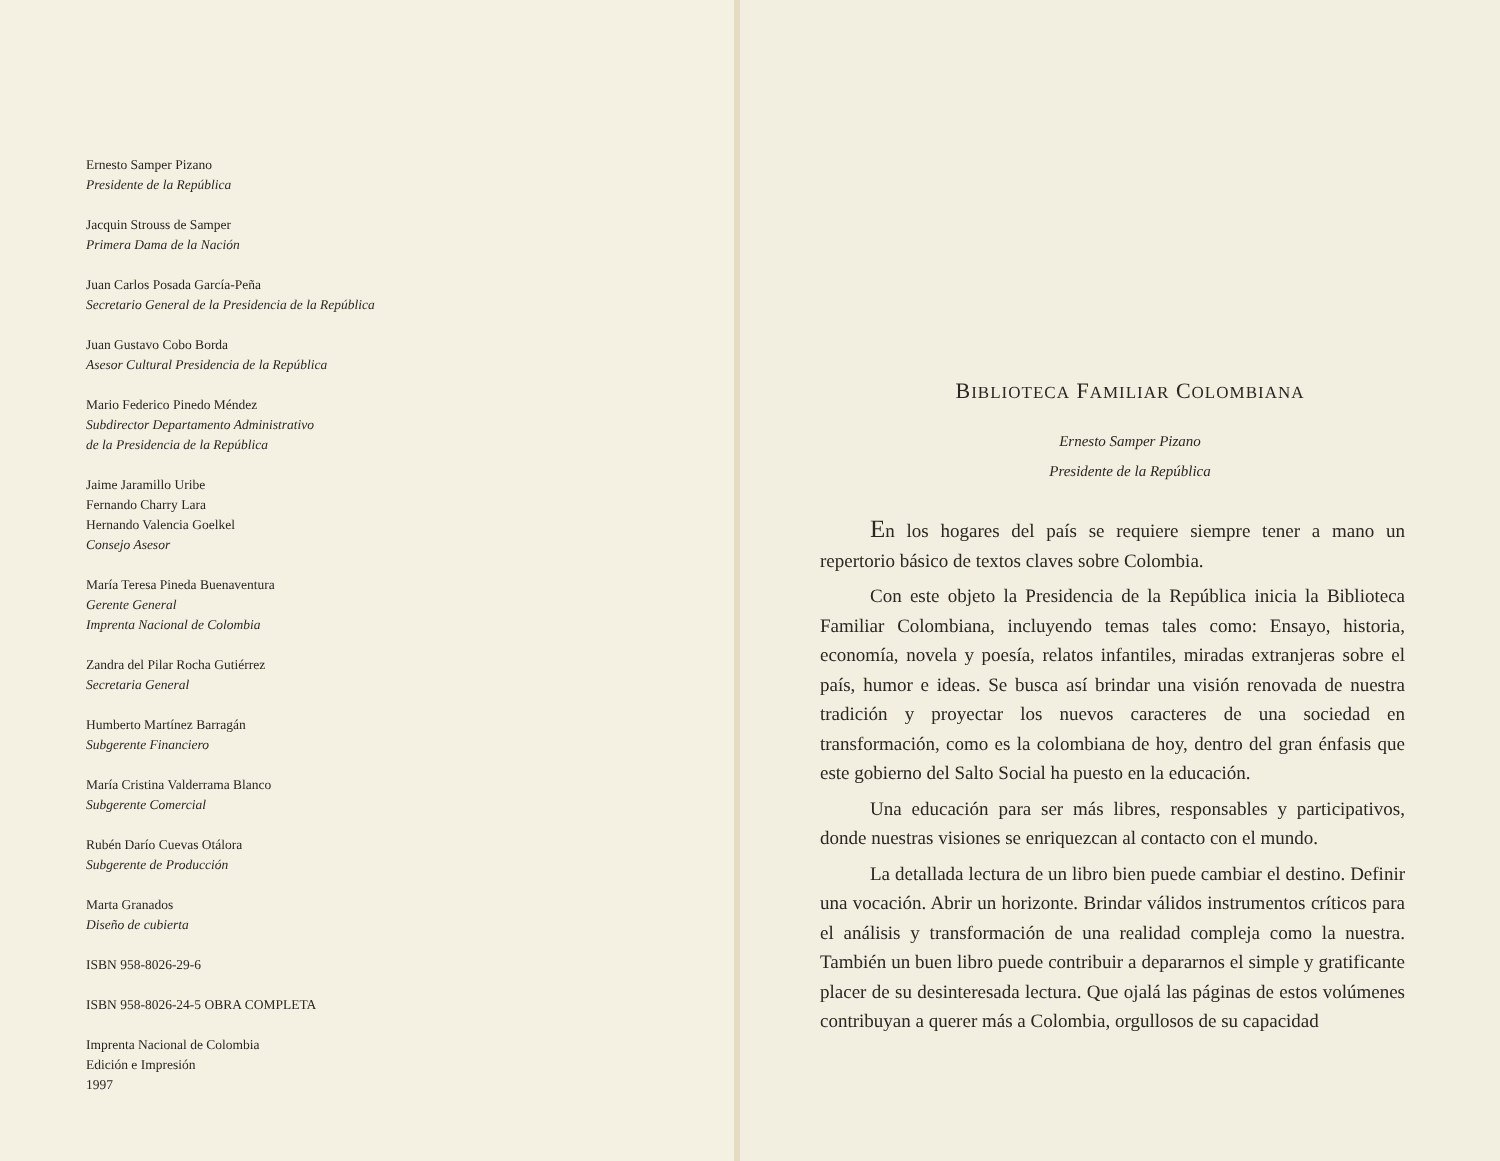Ernesto Samper Pizano
Presidente de la República
Jacquin Strouss de Samper
Primera Dama de la Nación
Juan Carlos Posada García-Peña
Secretario General de la Presidencia de la República
Juan Gustavo Cobo Borda
Asesor Cultural Presidencia de la República
Mario Federico Pinedo Méndez
Subdirector Departamento Administrativo
de la Presidencia de la República
Jaime Jaramillo Uribe
Fernando Charry Lara
Hernando Valencia Goelkel
Consejo Asesor
María Teresa Pineda Buenaventura
Gerente General
Imprenta Nacional de Colombia
Zandra del Pilar Rocha Gutiérrez
Secretaria General
Humberto Martínez Barragán
Subgerente Financiero
María Cristina Valderrama Blanco
Subgerente Comercial
Rubén Darío Cuevas Otálora
Subgerente de Producción
Marta Granados
Diseño de cubierta
ISBN 958-8026-29-6
ISBN 958-8026-24-5 OBRA COMPLETA
Imprenta Nacional de Colombia
Edición e Impresión
1997
BIBLIOTECA FAMILIAR COLOMBIANA
Ernesto Samper Pizano
Presidente de la República
En los hogares del país se requiere siempre tener a mano un repertorio básico de textos claves sobre Colombia.
Con este objeto la Presidencia de la República inicia la Biblioteca Familiar Colombiana, incluyendo temas tales como: Ensayo, historia, economía, novela y poesía, relatos infantiles, miradas extranjeras sobre el país, humor e ideas. Se busca así brindar una visión renovada de nuestra tradición y proyectar los nuevos caracteres de una sociedad en transformación, como es la colombiana de hoy, dentro del gran énfasis que este gobierno del Salto Social ha puesto en la educación.
Una educación para ser más libres, responsables y participativos, donde nuestras visiones se enriquezcan al contacto con el mundo.
La detallada lectura de un libro bien puede cambiar el destino. Definir una vocación. Abrir un horizonte. Brindar válidos instrumentos críticos para el análisis y transformación de una realidad compleja como la nuestra. También un buen libro puede contribuir a depararnos el simple y gratificante placer de su desinteresada lectura. Que ojalá las páginas de estos volúmenes contribuyan a querer más a Colombia, orgullosos de su capacidad